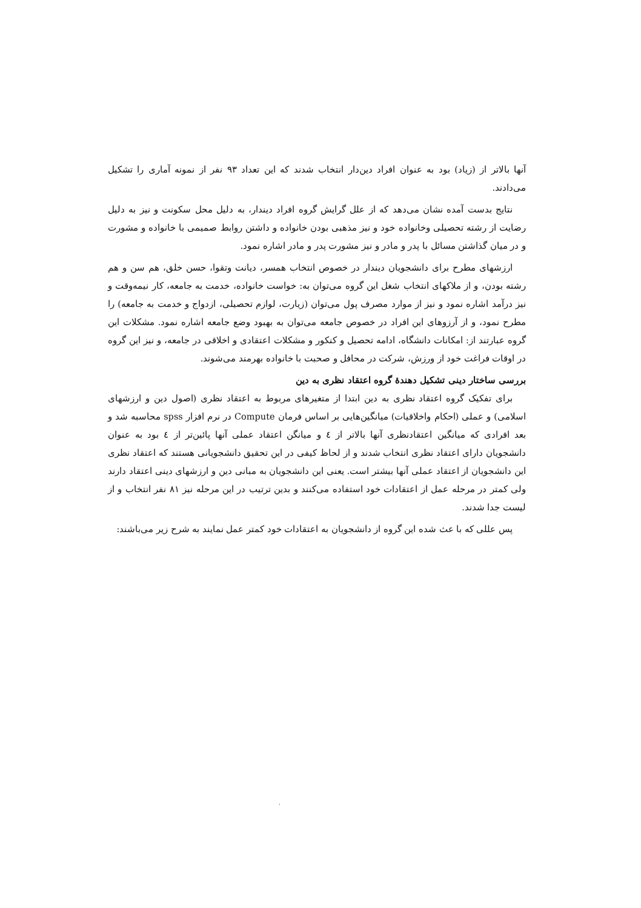آنها بالاتر از (زیاد) بود به عنوان افراد دین‌دار انتخاب شدند که این تعداد ۹۳ نفر از نمونه آماری را تشکیل می‌دادند.
نتایج بدست آمده نشان می‌دهد که از علل گرایش گروه افراد دیندار، به دلیل محل سکونت و نیز به دلیل رضایت از رشته تحصیلی وخانواده خود و نیز مذهبی بودن خانواده و داشتن روابط صمیمی با خانواده و مشورت و در میان گذاشتن مسائل با پدر و مادر و نیز مشورت پدر و مادر اشاره نمود.
ارزشهای مطرح برای دانشجویان دیندار در خصوص انتخاب همسر، دیانت وتقوا، حسن خلق، هم سن و هم رشته بودن، و از ملاکهای انتخاب شغل این گروه می‌توان به: خواست خانواده، خدمت به جامعه، کار نیمه‌وقت و نیز درآمد اشاره نمود و نیز از موارد مصرف پول می‌توان (زیارت، لوازم تحصیلی، ازدواج و خدمت به جامعه) را مطرح نمود، و از آرزوهای این افراد در خصوص جامعه می‌توان به بهبود وضع جامعه اشاره نمود. مشکلات این گروه عبارتند از: امکانات دانشگاه، ادامه تحصیل و کنکور و مشکلات اعتقادی و اخلاقی در جامعه، و نیز این گروه در اوقات فراغت خود از ورزش، شرکت در محافل و صحبت با خانواده بهرمند می‌شوند.
بررسی ساختار دینی تشکیل دهندهٔ گروه اعتقاد نظری به دین
برای تفکیک گروه اعتقاد نظری به دین ابتدا از متغیرهای مربوط به اعتقاد نظری (اصول دین و ارزشهای اسلامی) و عملی (احکام واخلاقیات) میانگین‌هایی بر اساس فرمان Compute در نرم افزار spss محاسبه شد و بعد افرادی که میانگین اعتقادنظری آنها بالاتر از ٤ و میانگن اعتقاد عملی آنها پائین‌تر از ٤ بود به عنوان دانشجویان دارای اعتقاد نظری انتخاب شدند و از لحاظ کیفی در این تحقیق دانشجویانی هستند که اعتقاد نظری این دانشجویان از اعتقاد عملی آنها بیشتر است. یعنی این دانشجویان به مبانی دین و ارزشهای دینی اعتقاد دارند ولی کمتر در مرحله عمل از اعتقادات خود استفاده می‌کنند و بدین ترتیب در این مرحله نیز ۸۱ نفر انتخاب و از لیست جدا شدند.
پس عللی که با عث شده این گروه از دانشجویان به اعتقادات خود کمتر عمل نمایند به شرح زیر می‌باشند:
.